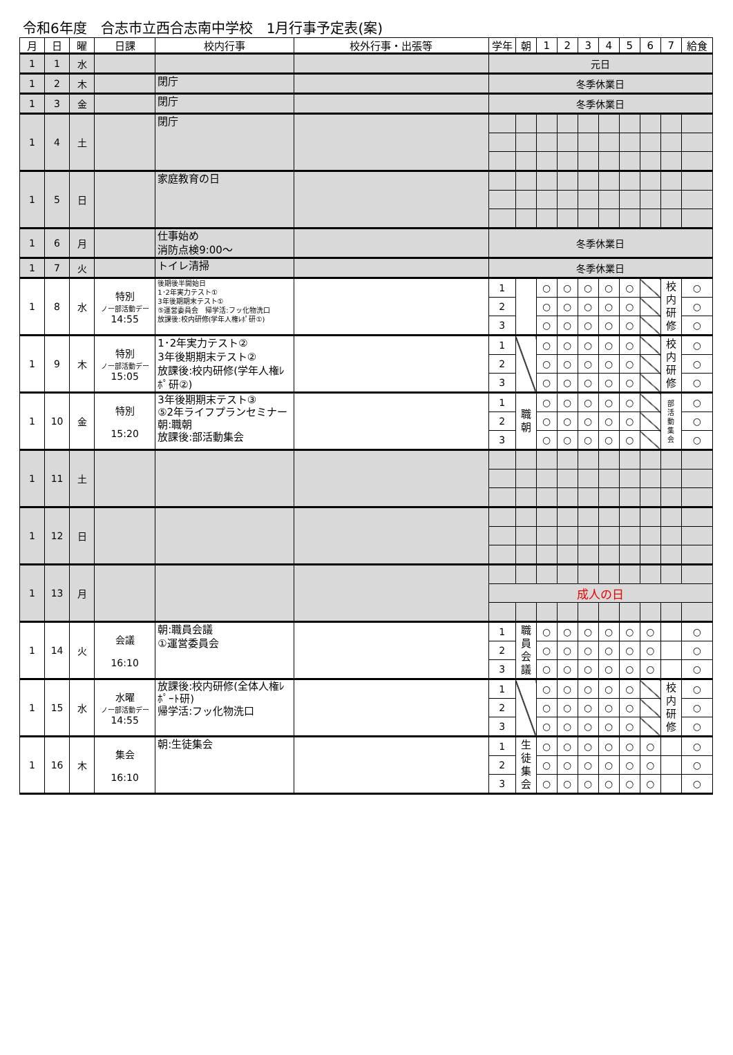令和6年度　合志市立西合志南中学校　1月行事予定表(案)
| 月 | 日 | 曜 | 日課 | 校内行事 | 校外行事・出張等 | 学年 | 朝 | 1 | 2 | 3 | 4 | 5 | 6 | 7 | 給食 |
| --- | --- | --- | --- | --- | --- | --- | --- | --- | --- | --- | --- | --- | --- | --- | --- |
| 1 | 1 | 水 | | | | 元日 | | | | | | | | | |
| 1 | 2 | 木 | | 閉庁 | | 冬季休業日 | | | | | | | | | |
| 1 | 3 | 金 | | 閉庁 | | 冬季休業日 | | | | | | | | | |
| 1 | 4 | 土 | | 閉庁 | | | | | | | | | | | |
| 1 | 5 | 日 | | 家庭教育の日 | | | | | | | | | | | |
| 1 | 6 | 月 | | 仕事始め 消防点検9:00～ | | 冬季休業日 | | | | | | | | | |
| 1 | 7 | 火 | | トイレ清掃 | | 冬季休業日 | | | | | | | | | |
| 1 | 8 | 水 | 特別 ノー部活動デー 14:55 | 後期後半開始日 1･2年実力テスト① 3年後期期末テスト① ⑤運営委員会 帰学活:フッ化物洗口 放課後:校内研修(学年人権ﾚﾎﾟ研①) | | 1 | | ○ | ○ | ○ | ○ | ○ | | 校 内 研 修 | ○ |
| | | | | | | 2 | | ○ | ○ | ○ | ○ | ○ | | | ○ |
| | | | | | | 3 | | ○ | ○ | ○ | ○ | ○ | | | ○ |
| 1 | 9 | 木 | 特別 ノー部活動デー 15:05 | 1･2年実力テスト② 3年後期期末テスト② 放課後:校内研修(学年人権ﾚﾎﾟ研②) | | 1 | | ○ | ○ | ○ | ○ | ○ | | 校 内 研 修 | ○ |
| | | | | | | 2 | | ○ | ○ | ○ | ○ | ○ | | | ○ |
| | | | | | | 3 | | ○ | ○ | ○ | ○ | ○ | | | ○ |
| 1 | 10 | 金 | 特別 15:20 | 3年後期期末テスト③ ⑤2年ライフプランセミナー 朝:職朝 放課後:部活動集会 | | 1 | 職 朝 | ○ | ○ | ○ | ○ | ○ | | 部 活 動 集 会 | ○ |
| | | | | | | 2 | | ○ | ○ | ○ | ○ | ○ | | | ○ |
| | | | | | | 3 | | ○ | ○ | ○ | ○ | ○ | | | ○ |
| 1 | 11 | 土 | | | | | | | | | | | | | |
| 1 | 12 | 日 | | | | | | | | | | | | | |
| 1 | 13 | 月 | | | | | | | | | | | | | |
| | | | | | | 成人の日 | | | | | | | | | |
| 1 | 14 | 火 | 会議 16:10 | 朝:職員会議 ①運営委員会 | | 1 | 職 員 会 議 | ○ | ○ | ○ | ○ | ○ | ○ | | ○ |
| | | | | | | 2 | | ○ | ○ | ○ | ○ | ○ | ○ | | ○ |
| | | | | | | 3 | | ○ | ○ | ○ | ○ | ○ | ○ | | ○ |
| 1 | 15 | 水 | 水曜 ノー部活動デー 14:55 | 放課後:校内研修(全体人権ﾚﾎﾟｰﾄ研) 帰学活:フッ化物洗口 | | 1 | | ○ | ○ | ○ | ○ | ○ | | 校 内 研 修 | ○ |
| | | | | | | 2 | | ○ | ○ | ○ | ○ | ○ | | | ○ |
| | | | | | | 3 | | ○ | ○ | ○ | ○ | ○ | | | ○ |
| 1 | 16 | 木 | 集会 16:10 | 朝:生徒集会 | | 1 | 生 徒 集 会 | ○ | ○ | ○ | ○ | ○ | ○ | | ○ |
| | | | | | | 2 | | ○ | ○ | ○ | ○ | ○ | ○ | | ○ |
| | | | | | | 3 | | ○ | ○ | ○ | ○ | ○ | ○ | | ○ |